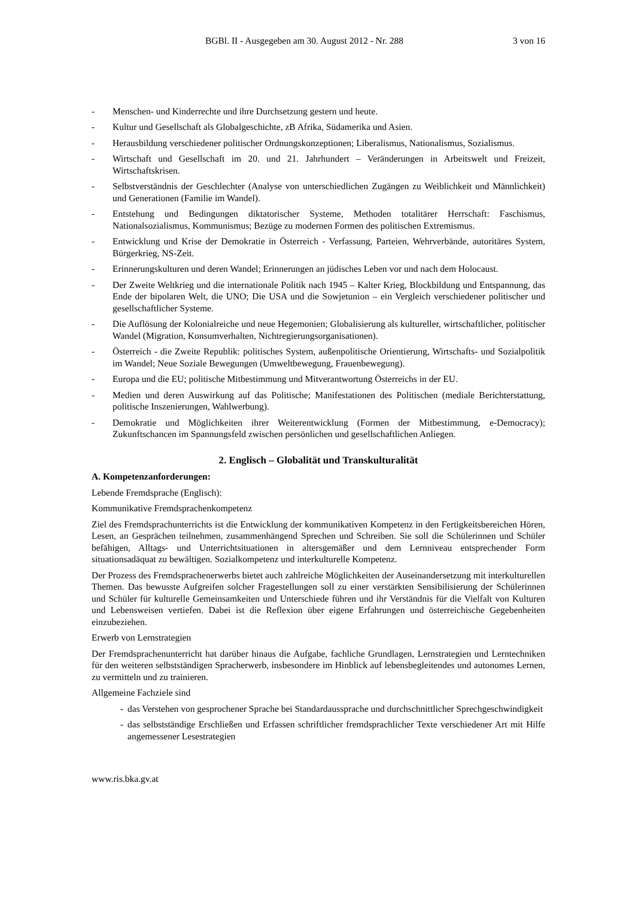BGBl. II - Ausgegeben am 30. August 2012 - Nr. 288 3 von 16
- Menschen- und Kinderrechte und ihre Durchsetzung gestern und heute.
- Kultur und Gesellschaft als Globalgeschichte, zB Afrika, Südamerika und Asien.
- Herausbildung verschiedener politischer Ordnungskonzeptionen; Liberalismus, Nationalismus, Sozialismus.
- Wirtschaft und Gesellschaft im 20. und 21. Jahrhundert – Veränderungen in Arbeitswelt und Freizeit, Wirtschaftskrisen.
- Selbstverständnis der Geschlechter (Analyse von unterschiedlichen Zugängen zu Weiblichkeit und Männlichkeit) und Generationen (Familie im Wandel).
- Entstehung und Bedingungen diktatorischer Systeme, Methoden totalitärer Herrschaft: Faschismus, Nationalsozialismus, Kommunismus; Bezüge zu modernen Formen des politischen Extremismus.
- Entwicklung und Krise der Demokratie in Österreich - Verfassung, Parteien, Wehrverbände, autoritäres System, Bürgerkrieg, NS-Zeit.
- Erinnerungskulturen und deren Wandel; Erinnerungen an jüdisches Leben vor und nach dem Holocaust.
- Der Zweite Weltkrieg und die internationale Politik nach 1945 – Kalter Krieg, Blockbildung und Entspannung, das Ende der bipolaren Welt, die UNO; Die USA und die Sowjetunion – ein Vergleich verschiedener politischer und gesellschaftlicher Systeme.
- Die Auflösung der Kolonialreiche und neue Hegemonien; Globalisierung als kultureller, wirtschaftlicher, politischer Wandel (Migration, Konsumverhalten, Nichtregierungsorganisationen).
- Österreich - die Zweite Republik: politisches System, außenpolitische Orientierung, Wirtschafts- und Sozialpolitik im Wandel; Neue Soziale Bewegungen (Umweltbewegung, Frauenbewegung).
- Europa und die EU; politische Mitbestimmung und Mitverantwortung Österreichs in der EU.
- Medien und deren Auswirkung auf das Politische; Manifestationen des Politischen (mediale Berichterstattung, politische Inszenierungen, Wahlwerbung).
- Demokratie und Möglichkeiten ihrer Weiterentwicklung (Formen der Mitbestimmung, e-Democracy); Zukunftschancen im Spannungsfeld zwischen persönlichen und gesellschaftlichen Anliegen.
2. Englisch – Globalität und Transkulturalität
A. Kompetenzanforderungen:
Lebende Fremdsprache (Englisch):
Kommunikative Fremdsprachenkompetenz
Ziel des Fremdsprachunterrichts ist die Entwicklung der kommunikativen Kompetenz in den Fertigkeitsbereichen Hören, Lesen, an Gesprächen teilnehmen, zusammenhängend Sprechen und Schreiben. Sie soll die Schülerinnen und Schüler befähigen, Alltags- und Unterrichtsituationen in altersgemäßer und dem Lernniveau entsprechender Form situationsadäquat zu bewältigen. Sozialkompetenz und interkulturelle Kompetenz.
Der Prozess des Fremdsprachenerwerbs bietet auch zahlreiche Möglichkeiten der Auseinandersetzung mit interkulturellen Themen. Das bewusste Aufgreifen solcher Fragestellungen soll zu einer verstärkten Sensibilisierung der Schülerinnen und Schüler für kulturelle Gemeinsamkeiten und Unterschiede führen und ihr Verständnis für die Vielfalt von Kulturen und Lebensweisen vertiefen. Dabei ist die Reflexion über eigene Erfahrungen und österreichische Gegebenheiten einzubeziehen.
Erwerb von Lernstrategien
Der Fremdsprachenunterricht hat darüber hinaus die Aufgabe, fachliche Grundlagen, Lernstrategien und Lerntechniken für den weiteren selbstständigen Spracherwerb, insbesondere im Hinblick auf lebensbegleitendes und autonomes Lernen, zu vermitteln und zu trainieren.
Allgemeine Fachziele sind
- das Verstehen von gesprochener Sprache bei Standardaussprache und durchschnittlicher Sprechgeschwindigkeit
- das selbstständige Erschließen und Erfassen schriftlicher fremdsprachlicher Texte verschiedener Art mit Hilfe angemessener Lesestrategien
www.ris.bka.gv.at